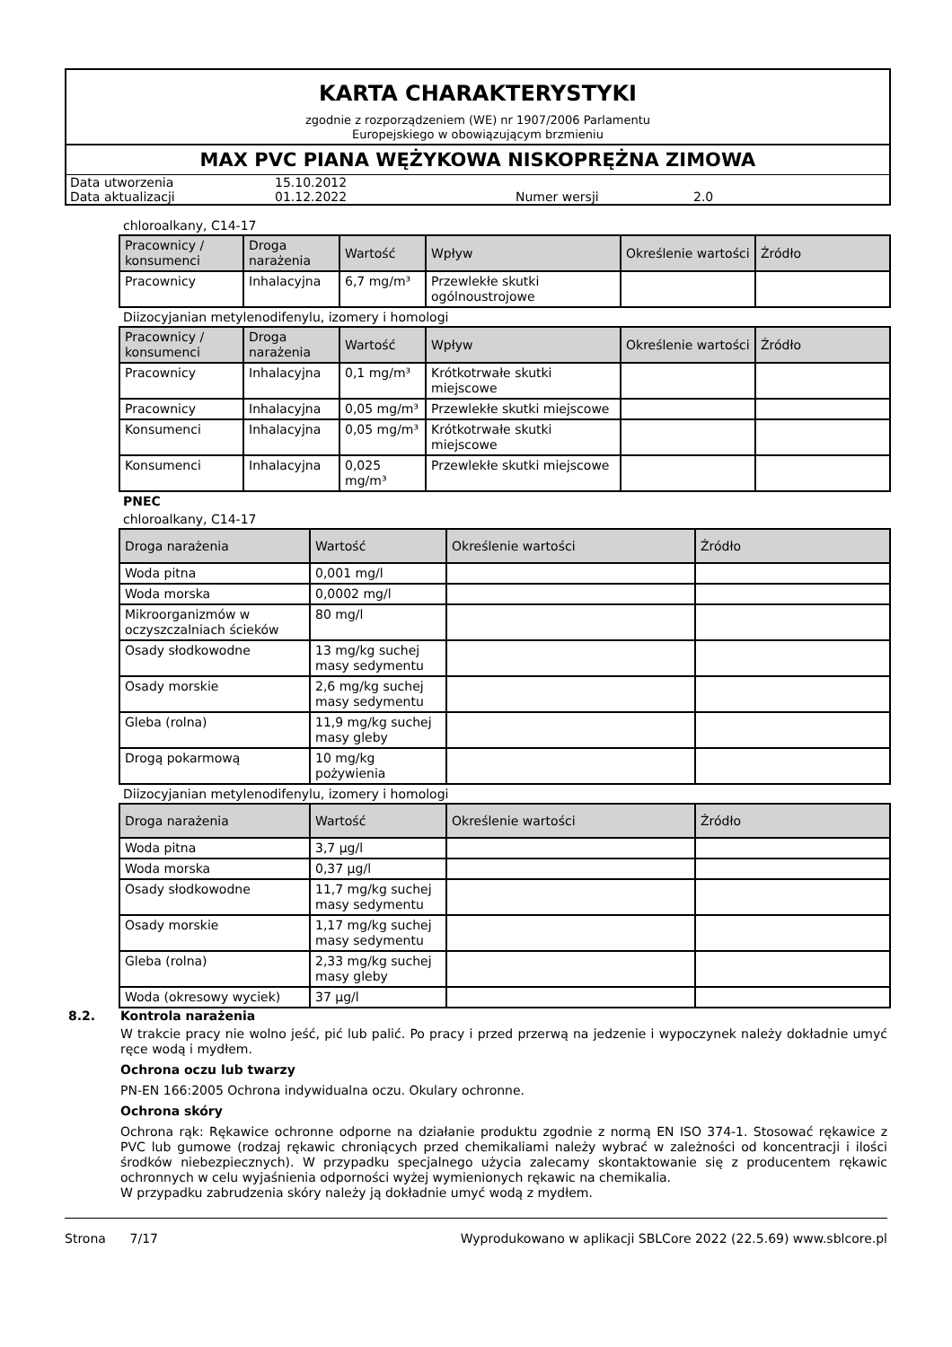KARTA CHARAKTERYSTYKI
zgodnie z rozporządzeniem (WE) nr 1907/2006 Parlamentu
Europejskiego w obowiązującym brzmieniu
MAX PVC PIANA WĘŻYKOWA NISKOPRĘŻNA ZIMOWA
| Data utworzenia | 15.10.2012 | | |
| Data aktualizacji | 01.12.2022 | Numer wersji | 2.0 |
chloroalkany, C14-17
| Pracownicy / konsumenci | Droga narażenia | Wartość | Wpływ | Określenie wartości | Źródło |
| --- | --- | --- | --- | --- | --- |
| Pracownicy | Inhalacyjna | 6,7 mg/m³ | Przewlekłe skutki ogólnoustrojowe | | |
Diizocyjanian metylenodifenylu, izomery i homologi
| Pracownicy / konsumenci | Droga narażenia | Wartość | Wpływ | Określenie wartości | Źródło |
| --- | --- | --- | --- | --- | --- |
| Pracownicy | Inhalacyjna | 0,1 mg/m³ | Krótkotrwałe skutki miejscowe | | |
| Pracownicy | Inhalacyjna | 0,05 mg/m³ | Przewlekłe skutki miejscowe | | |
| Konsumenci | Inhalacyjna | 0,05 mg/m³ | Krótkotrwałe skutki miejscowe | | |
| Konsumenci | Inhalacyjna | 0,025 mg/m³ | Przewlekłe skutki miejscowe | | |
PNEC
chloroalkany, C14-17
| Droga narażenia | Wartość | Określenie wartości | Źródło |
| --- | --- | --- | --- |
| Woda pitna | 0,001 mg/l | | |
| Woda morska | 0,0002 mg/l | | |
| Mikroorganizmów w oczyszczalniach ścieków | 80 mg/l | | |
| Osady słodkowodne | 13 mg/kg suchej masy sedymentu | | |
| Osady morskie | 2,6 mg/kg suchej masy sedymentu | | |
| Gleba (rolna) | 11,9 mg/kg suchej masy gleby | | |
| Drogą pokarmową | 10 mg/kg pożywienia | | |
Diizocyjanian metylenodifenylu, izomery i homologi
| Droga narażenia | Wartość | Określenie wartości | Źródło |
| --- | --- | --- | --- |
| Woda pitna | 3,7 µg/l | | |
| Woda morska | 0,37 µg/l | | |
| Osady słodkowodne | 11,7 mg/kg suchej masy sedymentu | | |
| Osady morskie | 1,17 mg/kg suchej masy sedymentu | | |
| Gleba (rolna) | 2,33 mg/kg suchej masy gleby | | |
| Woda (okresowy wyciek) | 37 µg/l | | |
8.2. Kontrola narażenia
W trakcie pracy nie wolno jeść, pić lub palić. Po pracy i przed przerwą na jedzenie i wypoczynek należy dokładnie umyć ręce wodą i mydłem.
Ochrona oczu lub twarzy
PN-EN 166:2005 Ochrona indywidualna oczu. Okulary ochronne.
Ochrona skóry
Ochrona rąk: Rękawice ochronne odporne na działanie produktu zgodnie z normą EN ISO 374-1. Stosować rękawice z PVC lub gumowe (rodzaj rękawic chroniących przed chemikaliami należy wybrać w zależności od koncentracji i ilości środków niebezpiecznych). W przypadku specjalnego użycia zalecamy skontaktowanie się z producentem rękawic ochronnych w celu wyjaśnienia odporności wyżej wymienionych rękawic na chemikalia.
W przypadku zabrudzenia skóry należy ją dokładnie umyć wodą z mydłem.
Strona 7/17 Wyprodukowano w aplikacji SBLCore 2022 (22.5.69) www.sblcore.pl